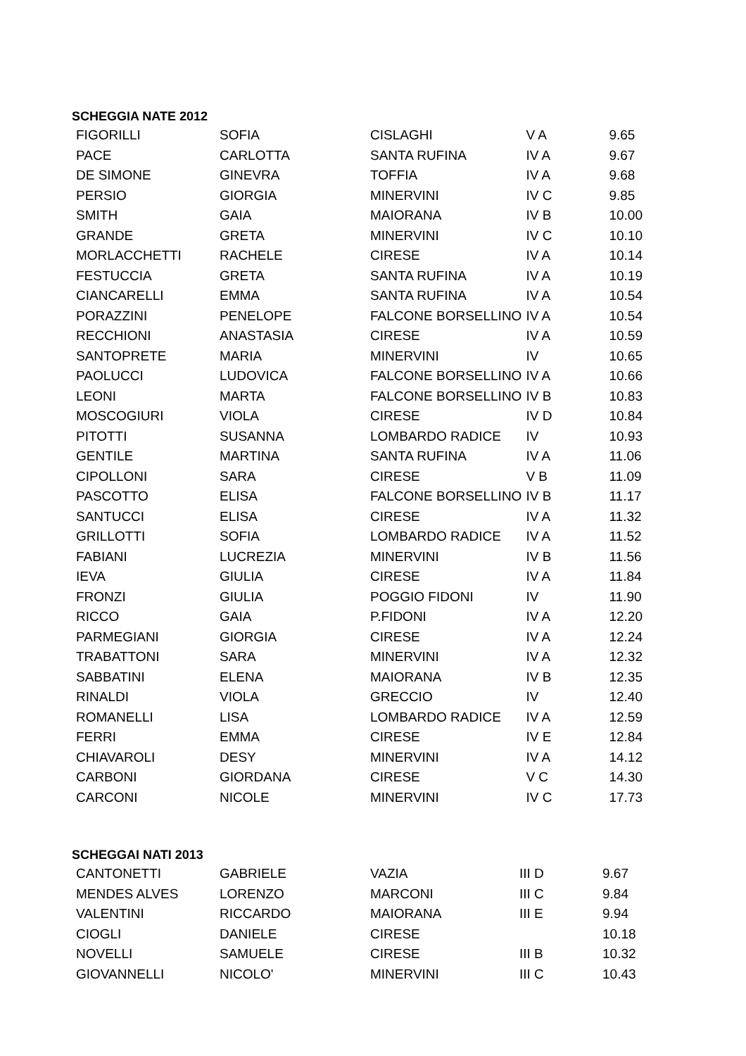SCHEGGIA NATE 2012
| FIGORILLI | SOFIA | CISLAGHI | V A | 9.65 |
| PACE | CARLOTTA | SANTA RUFINA | IV A | 9.67 |
| DE SIMONE | GINEVRA | TOFFIA | IV A | 9.68 |
| PERSIO | GIORGIA | MINERVINI | IV C | 9.85 |
| SMITH | GAIA | MAIORANA | IV B | 10.00 |
| GRANDE | GRETA | MINERVINI | IV C | 10.10 |
| MORLACCHETTI | RACHELE | CIRESE | IV A | 10.14 |
| FESTUCCIA | GRETA | SANTA RUFINA | IV A | 10.19 |
| CIANCARELLI | EMMA | SANTA RUFINA | IV A | 10.54 |
| PORAZZINI | PENELOPE | FALCONE BORSELLINO | IV A | 10.54 |
| RECCHIONI | ANASTASIA | CIRESE | IV A | 10.59 |
| SANTOPRETE | MARIA | MINERVINI | IV | 10.65 |
| PAOLUCCI | LUDOVICA | FALCONE BORSELLINO | IV A | 10.66 |
| LEONI | MARTA | FALCONE BORSELLINO | IV B | 10.83 |
| MOSCOGIURI | VIOLA | CIRESE | IV D | 10.84 |
| PITOTTI | SUSANNA | LOMBARDO RADICE | IV | 10.93 |
| GENTILE | MARTINA | SANTA RUFINA | IV A | 11.06 |
| CIPOLLONI | SARA | CIRESE | V B | 11.09 |
| PASCOTTO | ELISA | FALCONE BORSELLINO | IV B | 11.17 |
| SANTUCCI | ELISA | CIRESE | IV A | 11.32 |
| GRILLOTTI | SOFIA | LOMBARDO RADICE | IV A | 11.52 |
| FABIANI | LUCREZIA | MINERVINI | IV B | 11.56 |
| IEVA | GIULIA | CIRESE | IV A | 11.84 |
| FRONZI | GIULIA | POGGIO FIDONI | IV | 11.90 |
| RICCO | GAIA | P.FIDONI | IV A | 12.20 |
| PARMEGIANI | GIORGIA | CIRESE | IV A | 12.24 |
| TRABATTONI | SARA | MINERVINI | IV A | 12.32 |
| SABBATINI | ELENA | MAIORANA | IV B | 12.35 |
| RINALDI | VIOLA | GRECCIO | IV | 12.40 |
| ROMANELLI | LISA | LOMBARDO RADICE | IV A | 12.59 |
| FERRI | EMMA | CIRESE | IV E | 12.84 |
| CHIAVAROLI | DESY | MINERVINI | IV A | 14.12 |
| CARBONI | GIORDANA | CIRESE | V C | 14.30 |
| CARCONI | NICOLE | MINERVINI | IV C | 17.73 |
SCHEGGAI NATI 2013
| CANTONETTI | GABRIELE | VAZIA | III D | 9.67 |
| MENDES ALVES | LORENZO | MARCONI | III C | 9.84 |
| VALENTINI | RICCARDO | MAIORANA | III E | 9.94 |
| CIOGLI | DANIELE | CIRESE | | 10.18 |
| NOVELLI | SAMUELE | CIRESE | III B | 10.32 |
| GIOVANNELLI | NICOLO' | MINERVINI | III C | 10.43 |